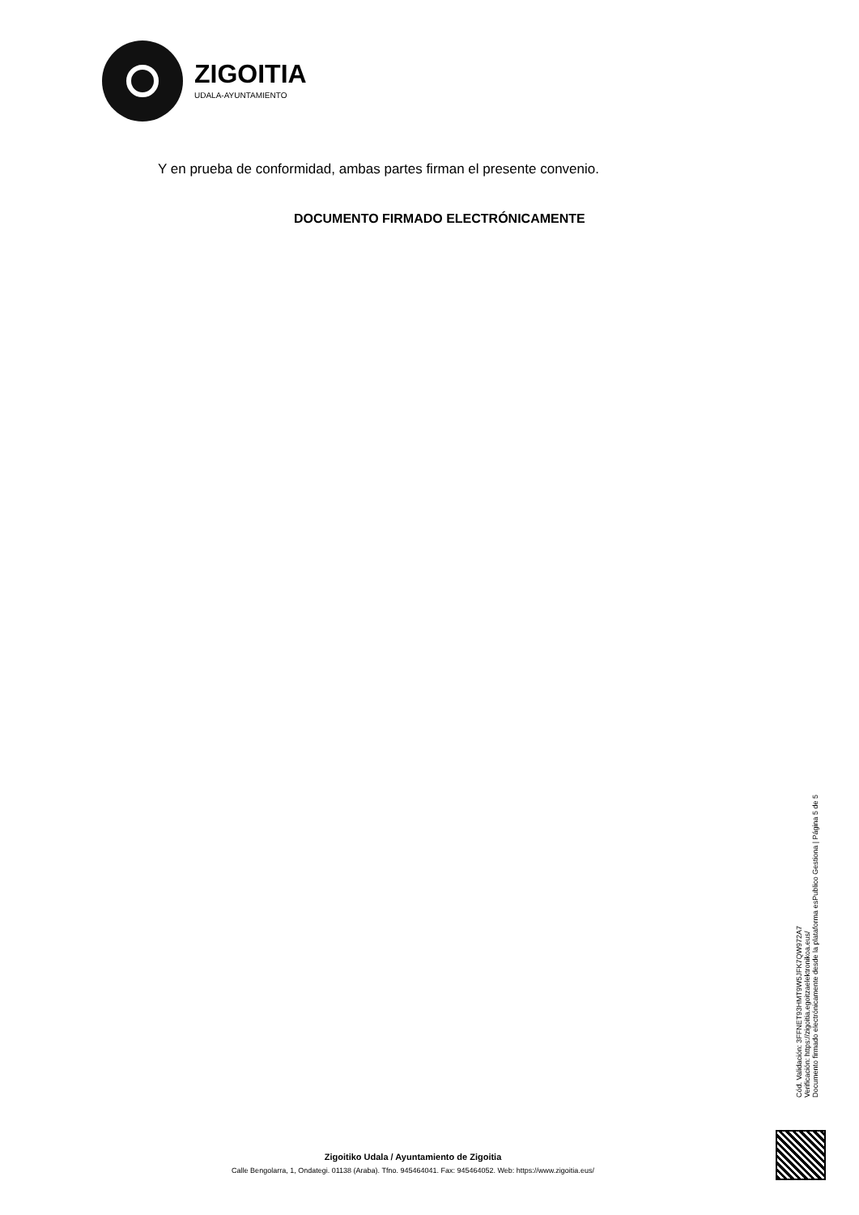ZIGOITIA
UDALA-AYUNTAMIENTO
Y en prueba de conformidad, ambas partes firman el presente convenio.
DOCUMENTO FIRMADO ELECTRÓNICAMENTE
Cód. Validación: 3FFNET93HMT9W5JFK7QW972A7
Verificación: https://zigoitia.egoitzaelektronikoa.eus/
Documento firmado electrónicamente desde la plataforma esPublico Gestiona | Página 5 de 5
Zigoitiko Udala / Ayuntamiento de Zigoitia
Calle Bengolarra, 1, Ondategi. 01138 (Araba). Tfno. 945464041. Fax: 945464052. Web: https://www.zigoitia.eus/